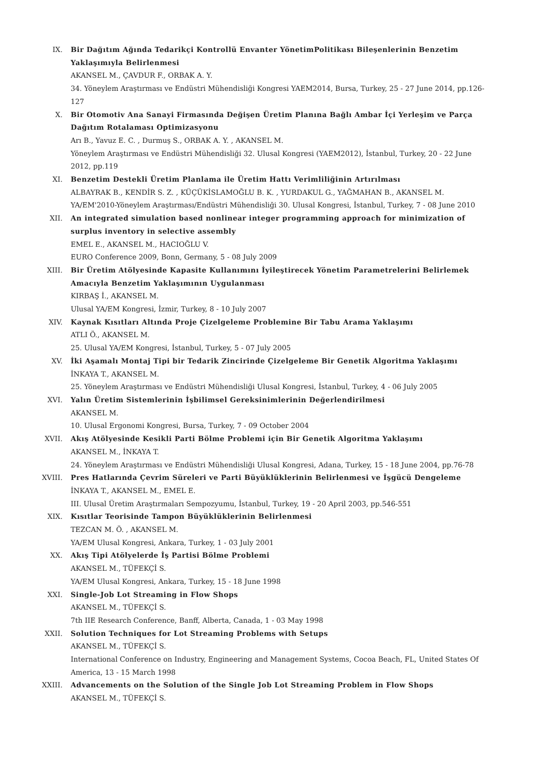IX. Bir Dağıtım Ağında Tedarikçi Kontrollü Envanter YönetimPolitikası Bileşenlerinin Benzetim Yaklaşımıyla Belirlenmesi
AKANSEL M., ÇAVDUR F., ORBAK A. Y.
34. Yöneylem Araştırması ve Endüstri Mühendisliği Kongresi YAEM2014, Bursa, Turkey, 25 - 27 June 2014, pp.126-127
X. Bir Otomotiv Ana Sanayi Firmasında Değişen Üretim Planına Bağlı Ambar İçi Yerleşim ve Parça Dağıtım Rotalaması Optimizasyonu
Arı B., Yavuz E. C. , Durmuş S., ORBAK A. Y. , AKANSEL M.
Yöneylem Araştırması ve Endüstri Mühendisliği 32. Ulusal Kongresi (YAEM2012), İstanbul, Turkey, 20 - 22 June 2012, pp.119
XI. Benzetim Destekli Üretim Planlama ile Üretim Hattı Verimliliğinin Artırılması
ALBAYRAK B., KENDİR S. Z. , KÜÇÜKİSLAMOĞLU B. K. , YURDAKUL G., YAĞMAHAN B., AKANSEL M.
YA/EM'2010-Yöneylem Araştırması/Endüstri Mühendisliği 30. Ulusal Kongresi, İstanbul, Turkey, 7 - 08 June 2010
XII. An integrated simulation based nonlinear integer programming approach for minimization of surplus inventory in selective assembly
EMEL E., AKANSEL M., HACIOĞLU V.
EURO Conference 2009, Bonn, Germany, 5 - 08 July 2009
XIII. Bir Üretim Atölyesinde Kapasite Kullanımını İyileştirecek Yönetim Parametrelerini Belirlemek Amacıyla Benzetim Yaklaşımının Uygulanması
KIRBAŞ İ., AKANSEL M.
Ulusal YA/EM Kongresi, İzmir, Turkey, 8 - 10 July 2007
XIV. Kaynak Kısıtları Altında Proje Çizelgeleme Problemine Bir Tabu Arama Yaklaşımı
ATLI Ö., AKANSEL M.
25. Ulusal YA/EM Kongresi, İstanbul, Turkey, 5 - 07 July 2005
XV. İki Aşamalı Montaj Tipi bir Tedarik Zincirinde Çizelgeleme Bir Genetik Algoritma Yaklaşımı
İNKAYA T., AKANSEL M.
25. Yöneylem Araştırması ve Endüstri Mühendisliği Ulusal Kongresi, İstanbul, Turkey, 4 - 06 July 2005
XVI. Yalın Üretim Sistemlerinin İşbilimsel Gereksinimlerinin Değerlendirilmesi
AKANSEL M.
10. Ulusal Ergonomi Kongresi, Bursa, Turkey, 7 - 09 October 2004
XVII. Akış Atölyesinde Kesikli Parti Bölme Problemi için Bir Genetik Algoritma Yaklaşımı
AKANSEL M., İNKAYA T.
24. Yöneylem Araştırması ve Endüstri Mühendisliği Ulusal Kongresi, Adana, Turkey, 15 - 18 June 2004, pp.76-78
XVIII. Pres Hatlarında Çevrim Süreleri ve Parti Büyüklüklerinin Belirlenmesi ve İşgücü Dengeleme
İNKAYA T., AKANSEL M., EMEL E.
III. Ulusal Üretim Araştırmaları Sempozyumu, İstanbul, Turkey, 19 - 20 April 2003, pp.546-551
XIX. Kısıtlar Teorisinde Tampon Büyüklüklerinin Belirlenmesi
TEZCAN M. Ö. , AKANSEL M.
YA/EM Ulusal Kongresi, Ankara, Turkey, 1 - 03 July 2001
XX. Akış Tipi Atölyelerde İş Partisi Bölme Problemi
AKANSEL M., TÜFEKÇİ S.
YA/EM Ulusal Kongresi, Ankara, Turkey, 15 - 18 June 1998
XXI. Single-Job Lot Streaming in Flow Shops
AKANSEL M., TÜFEKÇİ S.
7th IIE Research Conference, Banff, Alberta, Canada, 1 - 03 May 1998
XXII. Solution Techniques for Lot Streaming Problems with Setups
AKANSEL M., TÜFEKÇİ S.
International Conference on Industry, Engineering and Management Systems, Cocoa Beach, FL, United States Of America, 13 - 15 March 1998
XXIII. Advancements on the Solution of the Single Job Lot Streaming Problem in Flow Shops
AKANSEL M., TÜFEKÇİ S.